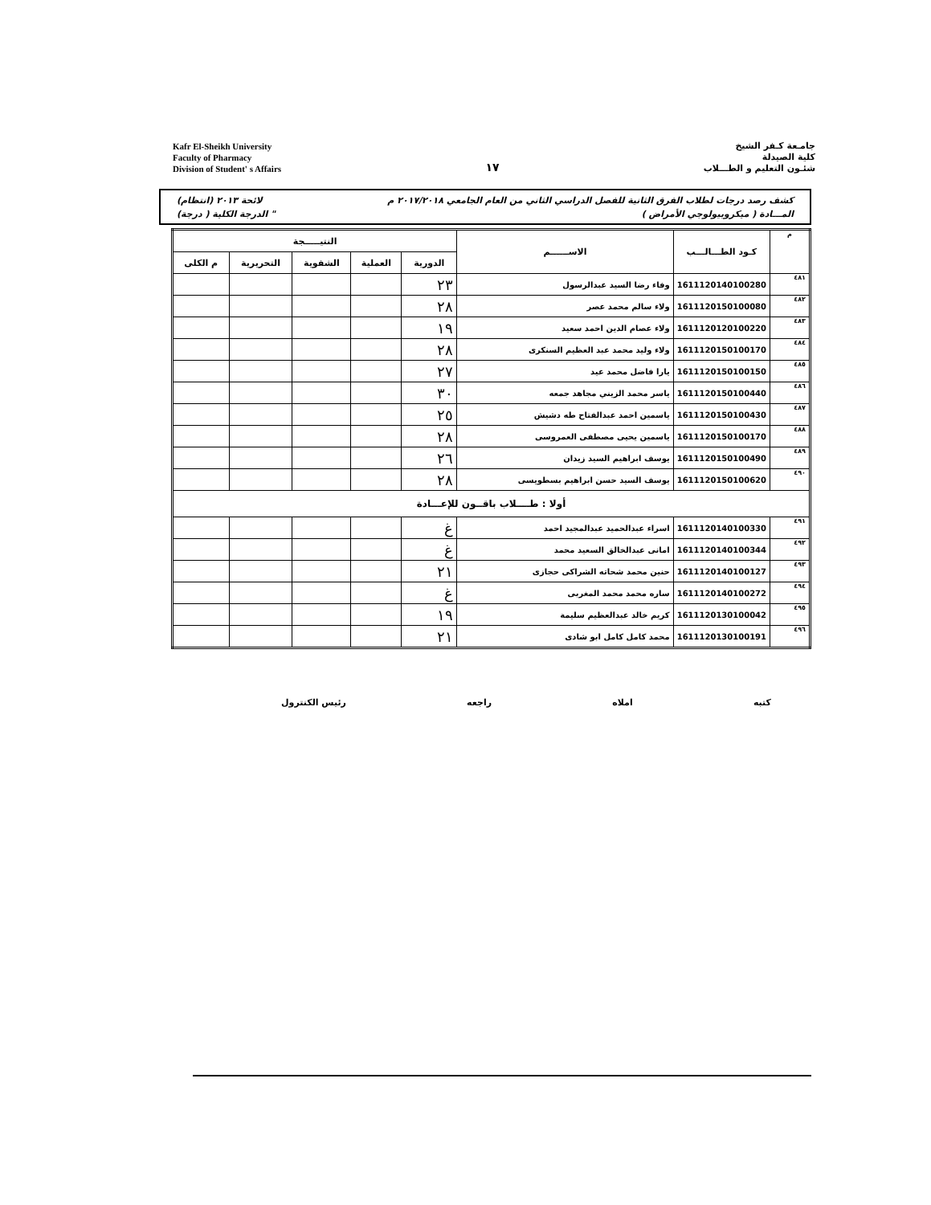Kafr El-Sheikh University
Faculty of Pharmacy
Division of Student' s Affairs
١٧
جامـعة كـفر الشيخ
كلية الصيدلة
شئـون التعليم و الطـــلاب
كشف رصد درجات لطلاب الفرق الثانية للفصل الدراسي الثاني من العام الجامعي ٢٠١٧/٢٠١٨ م لائحة ٢٠١٣ (انتظام)
المـــادة ( ميكروبيولوجي الأمراض ) " الدرجة الكلية ( درجة)
| م | كـود الطـــالـــب | الاســــــم | النتيـــــجة | | | | |
| --- | --- | --- | --- | --- | --- | --- | --- |
| | | | الدورية | العملية | الشفوية | التحريرية | م الكلى |
| ٤٨١ | 1611120140100280 | وفاء رضا السيد عبدالرسول | ٢٣ | | | | |
| ٤٨٢ | 1611120150100080 | ولاء سالم محمد عصر | ٢٨ | | | | |
| ٤٨٣ | 1611120120100220 | ولاء عصام الدين احمد سعيد | ١٩ | | | | |
| ٤٨٤ | 1611120150100170 | ولاء وليد محمد عبد العظيم السنكرى | ٢٨ | | | | |
| ٤٨٥ | 1611120150100150 | يارا فاضل محمد عيد | ٢٧ | | | | |
| ٤٨٦ | 1611120150100440 | ياسر محمد الزيني مجاهد جمعه | ٣٠ | | | | |
| ٤٨٧ | 1611120150100430 | ياسمين احمد عبدالفتاح طه دشيش | ٢٥ | | | | |
| ٤٨٨ | 1611120150100170 | ياسمين يحيى مصطفى العمروسى | ٢٨ | | | | |
| ٤٨٩ | 1611120150100490 | يوسف ابراهيم السيد زيدان | ٢٦ | | | | |
| ٤٩٠ | 1611120150100620 | يوسف السيد حسن ابراهيم بسطويسى | ٢٨ | | | | |
| أولا : طــــلاب باقــون للإعـــادة | | | | | | | |
| ٤٩١ | 1611120140100330 | اسراء عبدالحميد عبدالمجيد احمد | غ | | | | |
| ٤٩٢ | 1611120140100344 | امانى عبدالخالق السعيد محمد | غ | | | | |
| ٤٩٣ | 1611120140100127 | حنين محمد شحاته الشراكى حجازى | ٢١ | | | | |
| ٤٩٤ | 1611120140100272 | ساره محمد محمد المغربى | غ | | | | |
| ٤٩٥ | 1611120130100042 | كريم خالد عبدالعظيم سليمة | ١٩ | | | | |
| ٤٩٦ | 1611120130100191 | محمد كامل كامل ابو شادى | ٢١ | | | | |
كتبه املاه راجعه رئيس الكنترول